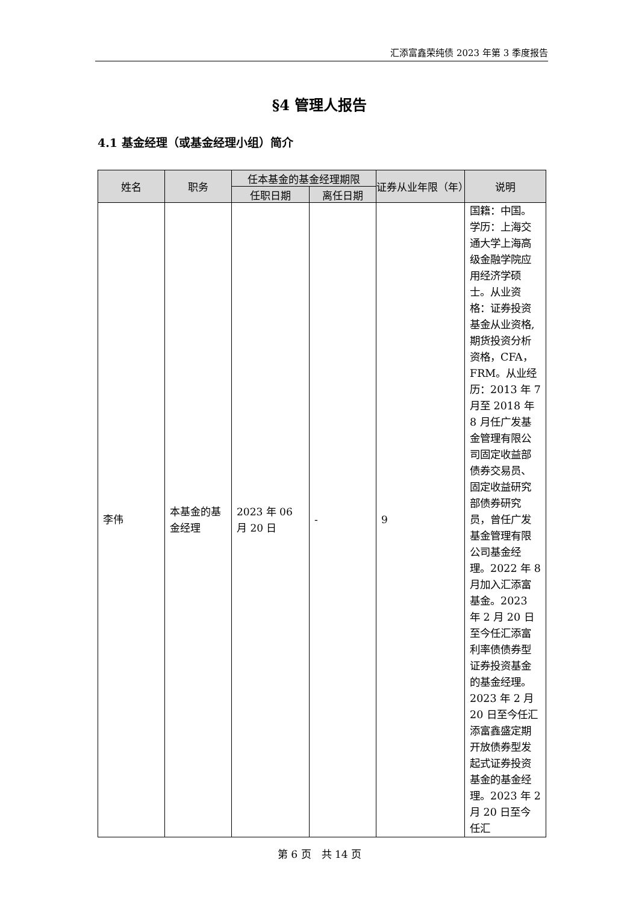汇添富鑫荣纯债 2023 年第 3 季度报告
§4 管理人报告
4.1 基金经理（或基金经理小组）简介
| 姓名 | 职务 | 任本基金的基金经理期限 | | 证券从业年限（年） | 说明 |
| --- | --- | --- | --- | --- | --- |
| | | 任职日期 | 离任日期 | | |
| 李伟 | 本基金的基金经理 | 2023 年 06 月 20 日 | - | 9 | 国籍：中国。学历：上海交通大学上海高级金融学院应用经济学硕士。从业资格：证券投资基金从业资格,期货投资分析资格，CFA，FRM。从业经历：2013 年 7 月至 2018 年 8 月任广发基金管理有限公司固定收益部债券交易员、固定收益研究部债券研究员，曾任广发基金管理有限公司基金经理。2022 年 8 月加入汇添富基金。2023 年 2 月 20 日至今任汇添富利率债债券型证券投资基金的基金经理。2023 年 2 月 20 日至今任汇添富鑫盛定期开放债券型发起式证券投资基金的基金经理。2023 年 2 月 20 日至今任汇 |
第 6 页　共 14 页